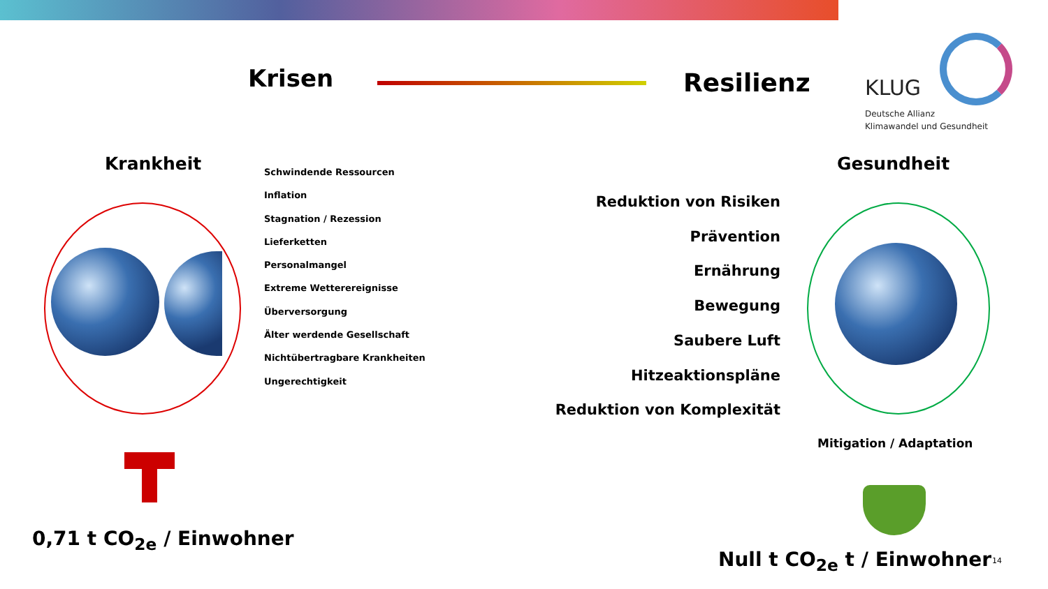Krisen Resilienz KLUG
Deutsche Allianz
Klimawandel und Gesundheit
Krankheit Gesundheit
Schwindende Ressourcen
Inflation
Stagnation / Rezession
Lieferketten
Personalmangel
Extreme Wetterereignisse
Überversorgung
Älter werdende Gesellschaft
Nichtübertragbare Krankheiten
Ungerechtigkeit
Reduktion von Risiken
Prävention
Ernährung
Bewegung
Saubere Luft
Hitzeaktionspläne
Reduktion von Komplexität
Mitigation / Adaptation
0,71 t CO<sub>2e</sub> / Einwohner
Null t CO<sub>2e</sub> t / Einwohner 14